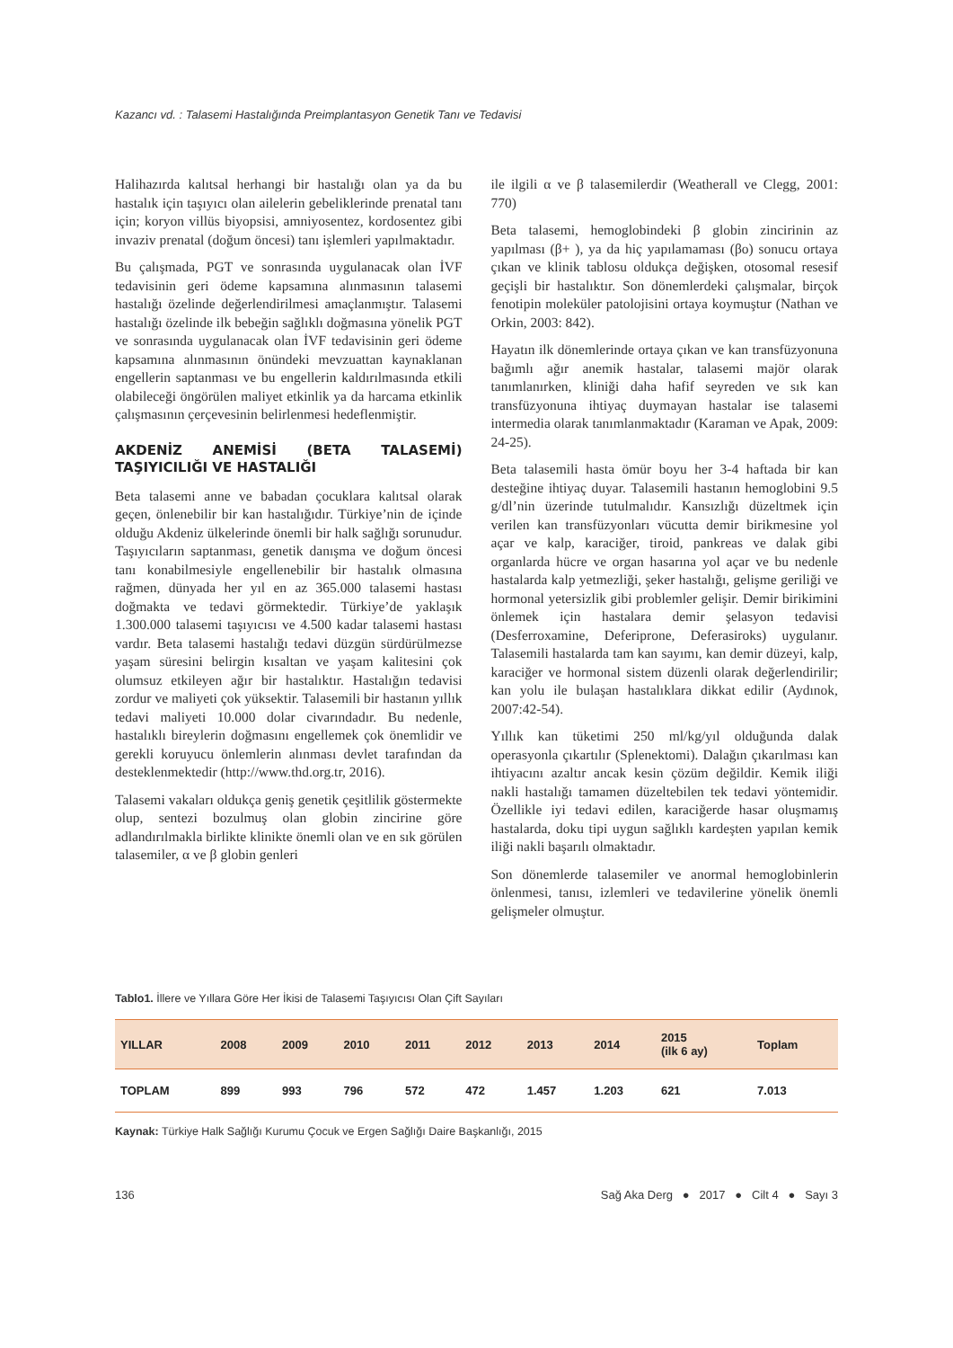Kazancı vd. : Talasemi Hastalığında Preimplantasyon Genetik Tanı ve Tedavisi
Halihazırda kalıtsal herhangi bir hastalığı olan ya da bu hastalık için taşıyıcı olan ailelerin gebeliklerinde prenatal tanı için; koryon villüs biyopsisi, amniyosentez, kordosentez gibi invaziv prenatal (doğum öncesi) tanı işlemleri yapılmaktadır.
Bu çalışmada, PGT ve sonrasında uygulanacak olan İVF tedavisinin geri ödeme kapsamına alınmasının talasemi hastalığı özelinde değerlendirilmesi amaçlanmıştır. Talasemi hastalığı özelinde ilk bebeğin sağlıklı doğmasına yönelik PGT ve sonrasında uygulanacak olan İVF tedavisinin geri ödeme kapsamına alınmasının önündeki mevzuattan kaynaklanan engellerin saptanması ve bu engellerin kaldırılmasında etkili olabileceği öngörülen maliyet etkinlik ya da harcama etkinlik çalışmasının çerçevesinin belirlenmesi hedeflenmiştir.
AKDENİZ ANEMİSİ (BETA TALASEMİ) TAŞIYICILIĞI VE HASTALIĞI
Beta talasemi anne ve babadan çocuklara kalıtsal olarak geçen, önlenebilir bir kan hastalığıdır. Türkiye’nin de içinde olduğu Akdeniz ülkelerinde önemli bir halk sağlığı sorunudur. Taşıyıcıların saptanması, genetik danışma ve doğum öncesi tanı konabilmesiyle engellenebilir bir hastalık olmasına rağmen, dünyada her yıl en az 365.000 talasemi hastası doğmakta ve tedavi görmektedir. Türkiye’de yaklaşık 1.300.000 talasemi taşıyıcısı ve 4.500 kadar talasemi hastası vardır. Beta talasemi hastalığı tedavi düzgün sürdürülmezse yaşam süresini belirgin kısaltan ve yaşam kalitesini çok olumsuz etkileyen ağır bir hastalıktır. Hastalığın tedavisi zordur ve maliyeti çok yüksektir. Talasemili bir hastanın yıllık tedavi maliyeti 10.000 dolar civarındadır. Bu nedenle, hastalıklı bireylerin doğmasını engellemek çok önemlidir ve gerekli koruyucu önlemlerin alınması devlet tarafından da desteklenmektedir (http://www.thd.org.tr, 2016).
Talasemi vakaları oldukça geniş genetik çeşitlilik göstermekte olup, sentezi bozulmuş olan globin zincirine göre adlandırılmakla birlikte klinikte önemli olan ve en sık görülen talasemiler, α ve β globin genleri
ile ilgili α ve β talasemilerdir (Weatherall ve Clegg, 2001: 770)
Beta talasemi, hemoglobindeki β globin zincirinin az yapılması (β+ ), ya da hiç yapılamaması (βo) sonucu ortaya çıkan ve klinik tablosu oldukça değişken, otosomal resesif geçişli bir hastalıktır. Son dönemlerdeki çalışmalar, birçok fenotipin moleküler patolojisini ortaya koymuştur (Nathan ve Orkin, 2003: 842).
Hayatın ilk dönemlerinde ortaya çıkan ve kan transfüzyonuna bağımlı ağır anemik hastalar, talasemi majör olarak tanımlanırken, kliniği daha hafif seyreden ve sık kan transfüzyonuna ihtiyaç duymayan hastalar ise talasemi intermedia olarak tanımlanmaktadır (Karaman ve Apak, 2009: 24-25).
Beta talasemili hasta ömür boyu her 3-4 haftada bir kan desteğine ihtiyaç duyar. Talasemili hastanın hemoglobini 9.5 g/dl’nin üzerinde tutulmalıdır. Kansızlığı düzeltmek için verilen kan transfüzyonları vücutta demir birikmesine yol açar ve kalp, karaciğer, tiroid, pankreas ve dalak gibi organlarda hücre ve organ hasarına yol açar ve bu nedenle hastalarda kalp yetmezliği, şeker hastalığı, gelişme geriliği ve hormonal yetersizlik gibi problemler gelişir. Demir birikimini önlemek için hastalara demir şelasyon tedavisi (Desferroxamine, Deferiprone, Deferasiroks) uygulanır. Talasemili hastalarda tam kan sayımı, kan demir düzeyi, kalp, karaciğer ve hormonal sistem düzenli olarak değerlendirilir; kan yolu ile bulaşan hastalıklara dikkat edilir (Aydınok, 2007:42-54).
Yıllık kan tüketimi 250 ml/kg/yıl olduğunda dalak operasyonla çıkartılır (Splenektomi). Dalağın çıkarılması kan ihtiyacını azaltır ancak kesin çözüm değildir. Kemik iliği nakli hastalığı tamamen düzeltebilen tek tedavi yöntemidir. Özellikle iyi tedavi edilen, karaciğerde hasar oluşmamış hastalarda, doku tipi uygun sağlıklı kardeşten yapılan kemik iliği nakli başarılı olmaktadır.
Son dönemlerde talasemiler ve anormal hemoglobinlerin önlenmesi, tanısı, izlemleri ve tedavilerine yönelik önemli gelişmeler olmuştur.
Tablo1. İllere ve Yıllara Göre Her İkisi de Talasemi Taşıyıcısı Olan Çift Sayıları
| YILLAR | 2008 | 2009 | 2010 | 2011 | 2012 | 2013 | 2014 | 2015 (ilk 6 ay) | Toplam |
| --- | --- | --- | --- | --- | --- | --- | --- | --- | --- |
| TOPLAM | 899 | 993 | 796 | 572 | 472 | 1.457 | 1.203 | 621 | 7.013 |
Kaynak: Türkiye Halk Sağlığı Kurumu Çocuk ve Ergen Sağlığı Daire Başkanlığı, 2015
136 Sağ Aka Derg ● 2017 ● Cilt 4 ● Sayı 3